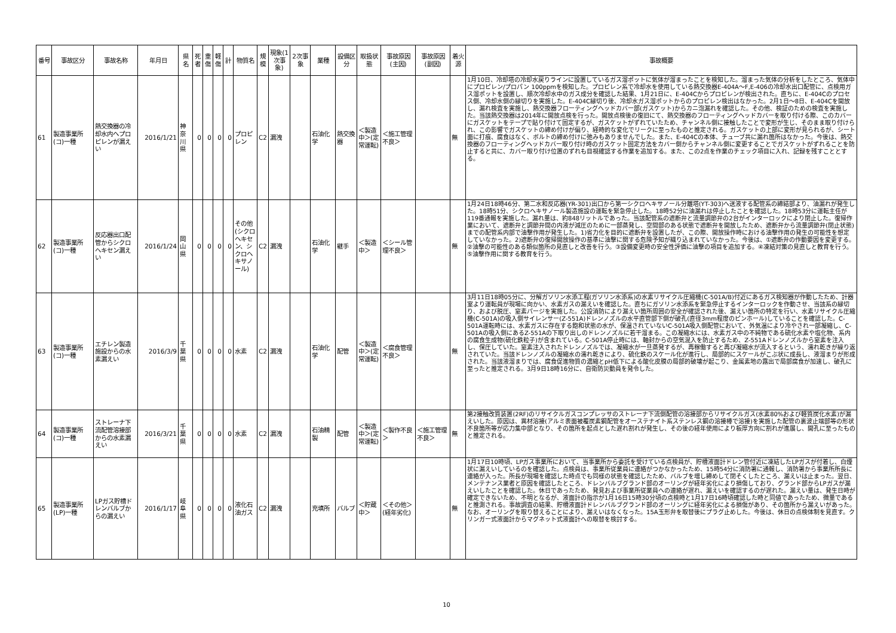| 番号 | 事故区分 | 事故名称 | 年月日 | 県名 | 死者 | 重傷 | 軽傷 | 計 | 物質名 | 規模 | 現象(1次事象) | 2次事象 | 業種 | 設備区分 | 取扱状態 | 事故原因(主因) | 事故原因(副因) | 着火源 | 事故概要 |
| --- | --- | --- | --- | --- | --- | --- | --- | --- | --- | --- | --- | --- | --- | --- | --- | --- | --- | --- | --- |
| 61 | 製造事業所(コ)一種 | 熱交換器の冷却水内へプロピレンが漏えい | 2016/1/21 | 神奈川県 | 0 | 0 | 0 | 0 | プロピレン | C2 | 漏洩 | | 石油化学 | 熱交換器 | ＜製造中＞(定常運転) | ＜施工管理不良＞ | | 無 | 1月10日、冷却塔の冷却水戻りラインに設置しているガス溜ポットに気体が溜まったことを検知した。溜まった気体の分析をしたところ、気体中にプロピレン/プロパン 100ppmを検知した。プロピレン系で冷却水を使用している熱交換器E-404A～F,E-406の冷却水出口配管に、点検用ガス溜ポットを設置し、順次冷却水中のガス成分を確認した結果、1月21日に、E-404Cからプロピレンが検出された。直ちに、E-404Cのプロセス側、冷却水側の縁切りを実施した。E-404C縁切り後、冷却水ガス溜ポットからのプロピレン検出はなかった。2月1日～8日、E-404Cを開放し、漏れ検査を実施し、熱交換器フローティングヘッドカバー部(ガスケット)からカニ泡漏れを確認した。その他、検証のための検査を実施した。当該熱交換器は2014年に開放点検を行った。開放点検後の復旧にて、熱交換器のフローティングヘッドカバーを取り付ける際、このカバーにガスケットをテープで貼り付けて固定するが、ガスケットがずれていたため、チャンネル側に接触したことで変形が生じ、そのまま取り付けられ、この影響でガスケットの締め付けが偏り、経時的な変化でリークに至ったものと推定される。ガスケットの上部に変形が見られるが、シート面に打痕、腐食はなく、ボルトの締め付けに弛みもありませんでした。また、E-404Cの本体、チューブ共に漏れ箇所はなかった。今後は、熱交換器のフローティングヘッドカバー取り付け時のガスケット固定方法をカバー側からチャンネル側に変更することでガスケットがずれることを防止すると共に、カバー取り付け位置のずれも目視確認する作業を追加する。また、この2点を作業のチェック項目に入れ、記録を残すこととする。 |
| 62 | 製造事業所(コ)一種 | 反応器出口配管からシクロヘキセン漏えい | 2016/1/24 | 岡山県 | 0 | 0 | 0 | 0 | その他(シクロヘキセン、シクロヘキサノール) | C2 | 漏洩 | | 石油化学 | 継手 | ＜製造中＞ | ＜シール管理不良＞ | | 無 | 1月24日18時46分、第二水和反応器(YR-301)出口から第一シクロヘキサノール分離塔(YT-303)へ送液する配管系の締結部より、油漏れが発生した。18時51分、シクロヘキサノール製造施設の運転を緊急停止した。18時52分に油漏れは停止したことを確認した。18時53分に運転主任が119番通報を実施した。漏れ量は、約848リットルであった。当該配管系の遮断弁と流量調節弁の2台がインターロックにより閉止した。復帰作業において、遮断弁と調節弁間の内液が減圧のために一部蒸発し、空間部のある状態で遮断弁を開放したため、遮断弁から流量調節弁(閉止状態)までの配管系内部で油撃作用が発生した。1)省力化を目的に遮断弁を設置したが、この際、開放操作時における油撃作用の発生の可能性を想定していなかった。2)遮断弁の復帰開放操作の基準に油撃に関する危険予知が織り込まれていなかった。今後は、①遮断弁の作動要因を変更する。②油撃の可能性のある類似箇所の見直しと改善を行う。③設備変更時の安全性評価に油撃の項目を追加する。④凍結対策の見直しと教育を行う。⑤油撃作用に関する教育を行う。 |
| 63 | 製造事業所(コ)一種 | エチレン製造施設からの水素漏えい | 2016/3/9 | 千葉県 | 0 | 0 | 0 | 0 | 水素 | C2 | 漏洩 | | 石油化学 | 配管 | ＜製造中＞(定常運転) | ＜腐食管理不良＞ | | 無 | 3月11日18時05分に、分解ガソリン水添工程(ガソリン水添系)の水素リサイクル圧縮機(C-501A/B)付近にあるガス検知器が作動したため、計器室より運転員が現場に向かい、水素ガスの漏えいを確認した。直ちにガソリン水添系を緊急停止するインターロックを作動させ、当該系の縁切り、および脱圧、窒素パージを実施した。公設消防により漏えい箇所周囲の安全が確認された後、漏えい箇所の特定を行い、水素リサイクル圧縮機(C-501A)の吸入側サイレンサー(Z-551A)ドレンノズルの水平直管部下側が破孔(直径3mm程度のピンホール)していることを確認した。C-501A運転時には、水素ガスに存在する飽和状態の水が、保温されていないC-501A吸入側配管において、外気温により冷やされ一部凝縮し、C-501Aの吸入側にあるZ-551Aの下取り出しのドレンノズルに若干溜まる。この凝縮水には、水素ガス中の不純物である硫化水素や塩化物、系内の腐食生成物(硫化鉄粒子)が含まれている。C-501A停止時には、軸封からの空気混入を防止するため、Z-551Aドレンノズルから窒素を注入し、保圧していた。窒素注入されたドレンノズルでは、凝縮水が一旦蒸発するが、再稼働すると再び凝縮水が流入するという、濡れ乾きが繰り返されていた。当該ドレンノズルの凝縮水の濡れ乾きにより、硫化鉄のスケール化が進行し、局部的にスケールがこぶ状に成長し、液溜まりが形成された。当該液溜まりでは、腐食促進物質の濃縮とpH低下による酸化皮膜の局部的破壊が起こり、金属素地の露出で局部腐食が加速し、破孔に至ったと推定される。3月9日18時16分に、自衛防災動員を発令した。 |
| 64 | 製造事業所(コ)一種 | ストレーナ下流配管溶接部からの水素漏えい | 2016/3/21 | 千葉県 | 0 | 0 | 0 | 0 | 水素 | C2 | 漏洩 | | 石油精製 | 配管 | ＜製造中＞(定常運転) | ＜製作不良＞ | ＜施工管理不良＞ | 無 | 第2接触改質装置(2RF)のリサイクルガスコンプレッサのストレーナ下流側配管の溶接部からリサイクルガス(水素80%および軽質炭化水素)が漏えいした。原因は、異材溶接(アルミ表面被覆炭素鋼配管をオーステナイト系ステンレス鋼の溶接棒で溶接)を実施した配管の裏波止端部等の形状不良箇所等が応力集中部となり、その箇所を起点とした遅れ割れが発生し、その後の経年使用により板厚方向に割れが進展し、開孔に至ったものと推定される。 |
| 65 | 製造事業所(LP)一種 | LPガス貯槽ドレンバルブからの漏えい | 2016/1/17 | 岐阜県 | 0 | 0 | 0 | 0 | 液化石油ガス | C2 | 漏洩 | | 充填所 | バルブ | ＜貯蔵中＞ | ＜その他＞(経年劣化) | | 無 | 1月17日10時頃、LPガス事業所において、当事業所から委託を受けている点検員が、貯槽液面計ドレン管付近に凍結したLPガスが付着し、白煙状に漏えいしているのを確認した。点検員は、事業所従業員に連絡がつかなかったため、15時54分に消防署に通報し、消防署から事業所所長に連絡が入った。所長が現場を確認した時点でも同様の状態を確認したため、バルブを増し締めして閉そくしたところ、漏えいは止まった。翌日、メンテナンス業者と原因を確認したところ、ドレンバルブグランド部のオーリングが経年劣化により損傷しており、グランド部からLPガスが漏えいしたことを確認した。休日であったため、発見および事業所従業員への連絡が遅れ、漏えいを確認するのが遅れた。漏えい量は、発生日時が確定できないため、不明となるが、液面計の指示が1月16日15時30分頃の点検時と1月17日16時頃確認した時と同値であったため、微量であると推測される。事故調査の結果、貯槽液面計ドレンバルブグランド部のオーリングに経年劣化による損傷があり、その箇所から漏えいがあった。なお、オーリングを取り替えることにより、漏えいはなくなった。15A玉形弁を取替後にプラグ止めした。今後は、休日の点検体制を見直す。クリンガー式液面計からマグネット式液面計への取替を検討する。 |
10